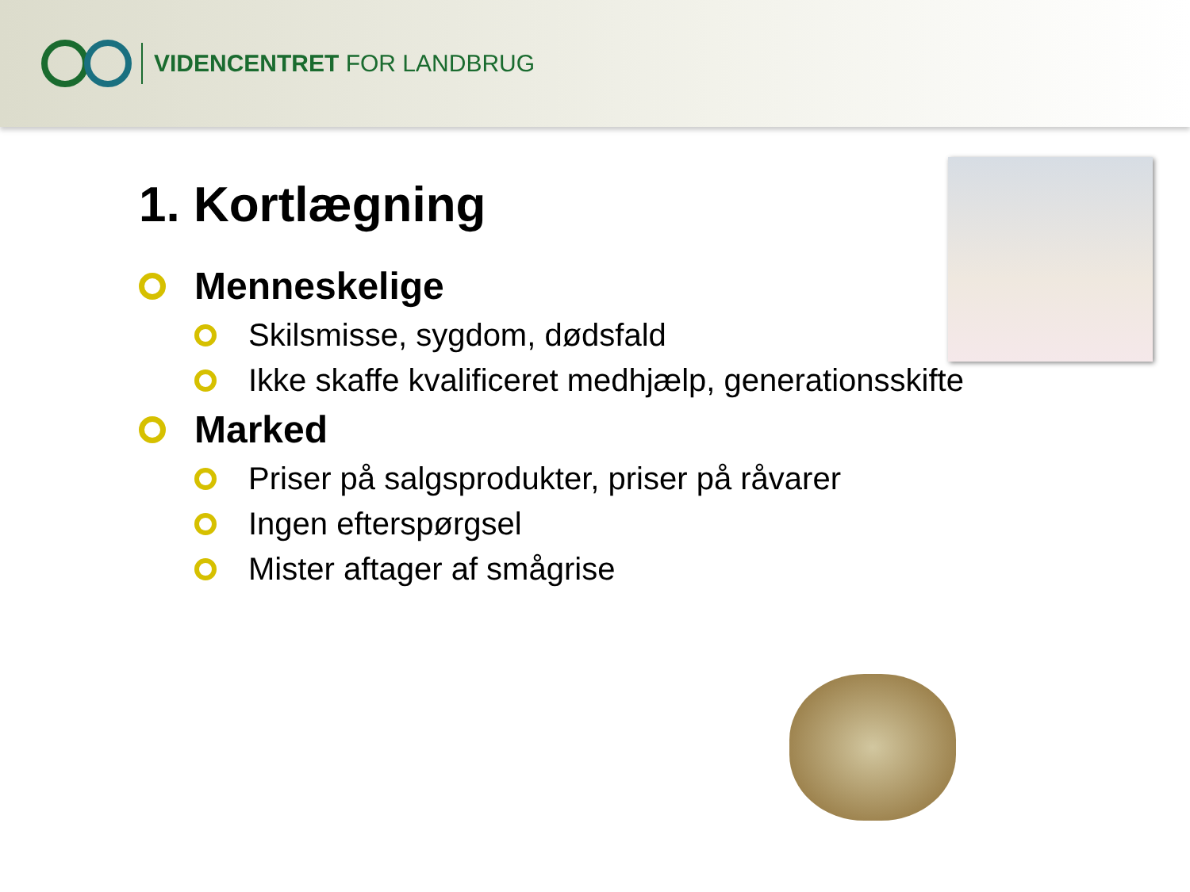VIDENCENTRET FOR LANDBRUG
1. Kortlægning
Menneskelige
Skilsmisse, sygdom, dødsfald
Ikke skaffe kvalificeret medhjælp, generationsskifte
Marked
Priser på salgsprodukter, priser på råvarer
Ingen efterspørgsel
Mister aftager af smågrise